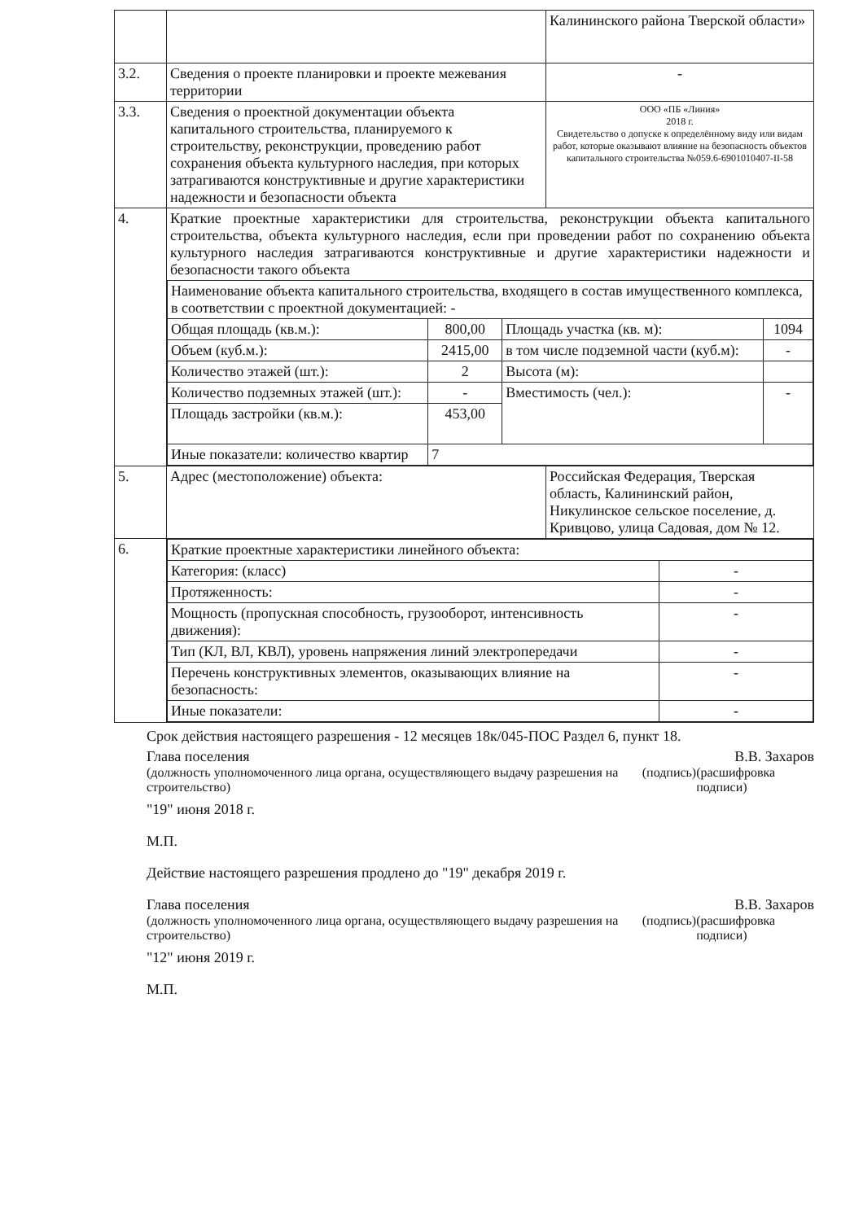| | | Калининского района Тверской области» |
| 3.2. | Сведения о проекте планировки и проекте межевания территории | - |
| 3.3. | Сведения о проектной документации объекта капитального строительства, планируемого к строительству, реконструкции, проведению работ сохранения объекта культурного наследия, при которых затрагиваются конструктивные и другие характеристики надежности и безопасности объекта | ООО «ПБ «Линия» 2018 г. Свидетельство о допуске к определённому виду или видам работ, которые оказывают влияние на безопасность объектов капитального строительства №059.6-6901010407-II-58 |
| 4. | Краткие проектные характеристики для строительства, реконструкции объекта капитального строительства, объекта культурного наследия, если при проведении работ по сохранению объекта культурного наследия затрагиваются конструктивные и другие характеристики надежности и безопасности такого объекта / Наименование объекта капитального строительства, входящего в состав имущественного комплекса, в соответствии с проектной документацией: - / / / / / Общая площадь (кв.м.): / 800,00 / Площадь участка (кв. м): / 1094 / / Объем (куб.м.): / 2415,00 / в том числе подземной части (куб.м): / - / / Количество этажей (шт.): / 2 / Высота (м): / / / Количество подземных этажей (шт.): / - / Вместимость (чел.): / - / / Площадь застройки (кв.м.): / 453,00 / / / / Иные показатели: количество квартир / 7 / / / | |
| 5. | Адрес (местоположение) объекта: | Российская Федерация, Тверская область, Калининский район, Никулинское сельское поселение, д. Кривцово, улица Садовая, дом № 12. |
| 6. | / Краткие проектные характеристики линейного объекта: / / / Категория: (класс) / - / / Протяженность: / - / / Мощность (пропускная способность, грузооборот, интенсивность движения): / - / / Тип (КЛ, ВЛ, КВЛ), уровень напряжения линий электропередачи / - / / Перечень конструктивных элементов, оказывающих влияние на безопасность: / - / / Иные показатели: / - / | |
Срок действия настоящего разрешения - 12 месяцев 18к/045-ПОС Раздел 6, пункт 18.
Глава поселения В.В. Захаров
(должность уполномоченного лица органа, осуществляющего выдачу разрешения на строительство) (подпись) (расшифровка подписи)
"19" июня 2018 г.
М.П.
Действие настоящего разрешения продлено до "19" декабря 2019 г.
Глава поселения В.В. Захаров
(должность уполномоченного лица органа, осуществляющего выдачу разрешения на строительство) (подпись) (расшифровка подписи)
"12" июня 2019 г.
М.П.